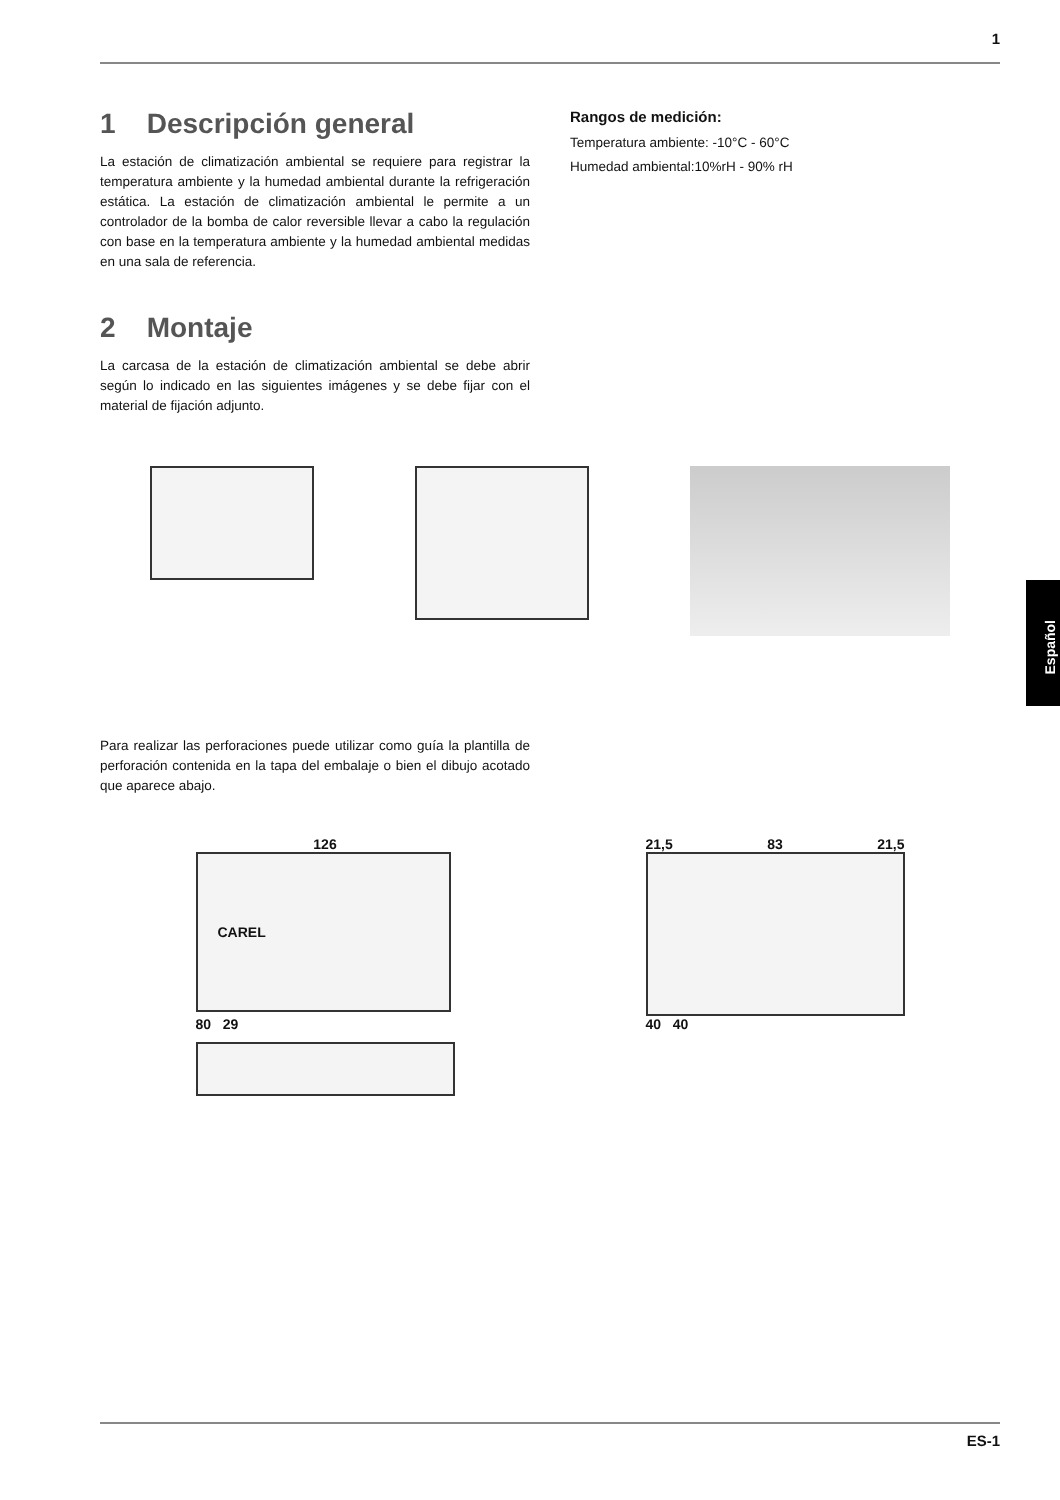1
Español
1 Descripción general
La estación de climatización ambiental se requiere para registrar la temperatura ambiente y la humedad ambiental durante la refrigeración estática. La estación de climatización ambiental le permite a un controlador de la bomba de calor reversible llevar a cabo la regulación con base en la temperatura ambiente y la humedad ambiental medidas en una sala de referencia.
Rangos de medición:
Temperatura ambiente: -10°C - 60°C
Humedad ambiental:10%rH - 90% rH
2 Montaje
La carcasa de la estación de climatización ambiental se debe abrir según lo indicado en las siguientes imágenes y se debe fijar con el material de fijación adjunto.
Para realizar las perforaciones puede utilizar como guía la plantilla de perforación contenida en la tapa del embalaje o bien el dibujo acotado que aparece abajo.
126
CAREL
80 29
21,5 83 21,5
40 40
ES-1